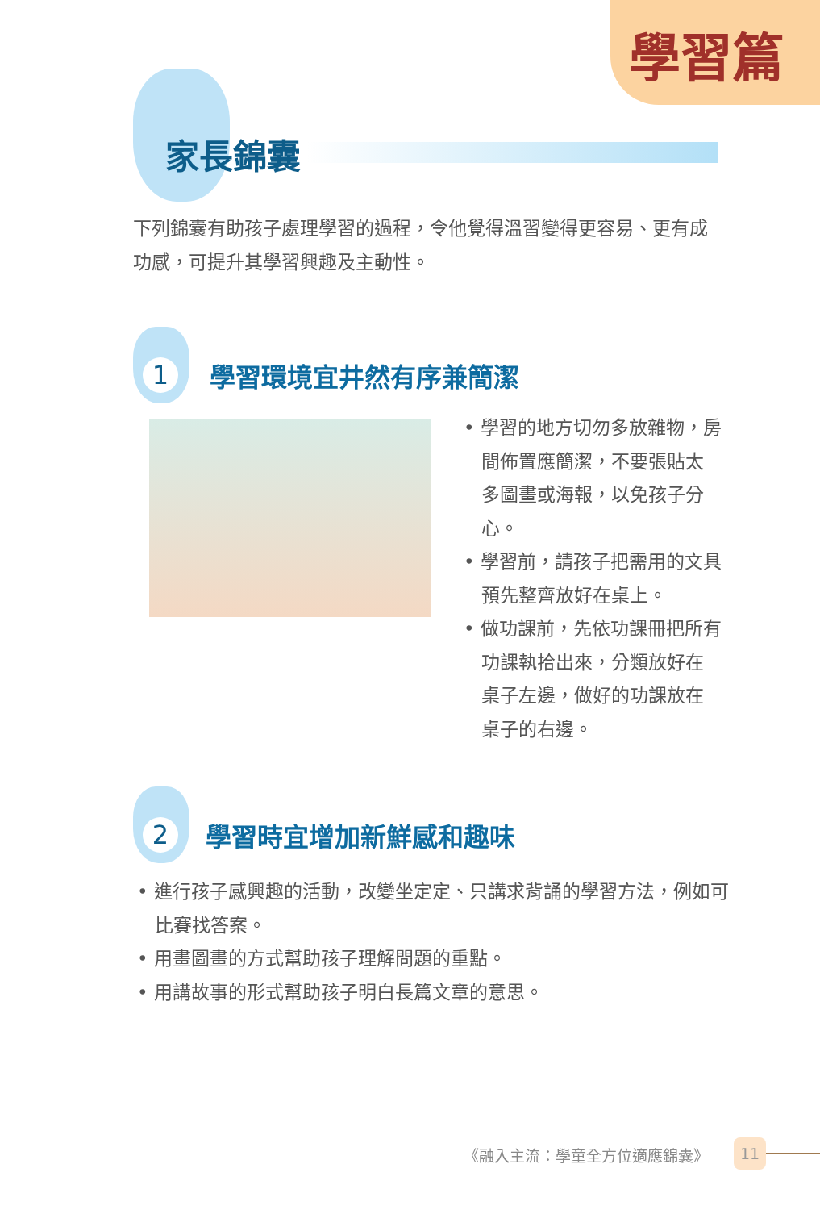學習篇
家長錦囊
下列錦囊有助孩子處理學習的過程，令他覺得溫習變得更容易、更有成功感，可提升其學習興趣及主動性。
1 學習環境宜井然有序兼簡潔
• 學習的地方切勿多放雜物，房間佈置應簡潔，不要張貼太多圖畫或海報，以免孩子分心。
• 學習前，請孩子把需用的文具預先整齊放好在桌上。
• 做功課前，先依功課冊把所有功課執拾出來，分類放好在桌子左邊，做好的功課放在桌子的右邊。
2 學習時宜增加新鮮感和趣味
• 進行孩子感興趣的活動，改變坐定定、只講求背誦的學習方法，例如可比賽找答案。
• 用畫圖畫的方式幫助孩子理解問題的重點。
• 用講故事的形式幫助孩子明白長篇文章的意思。
《融入主流：學童全方位適應錦囊》 11